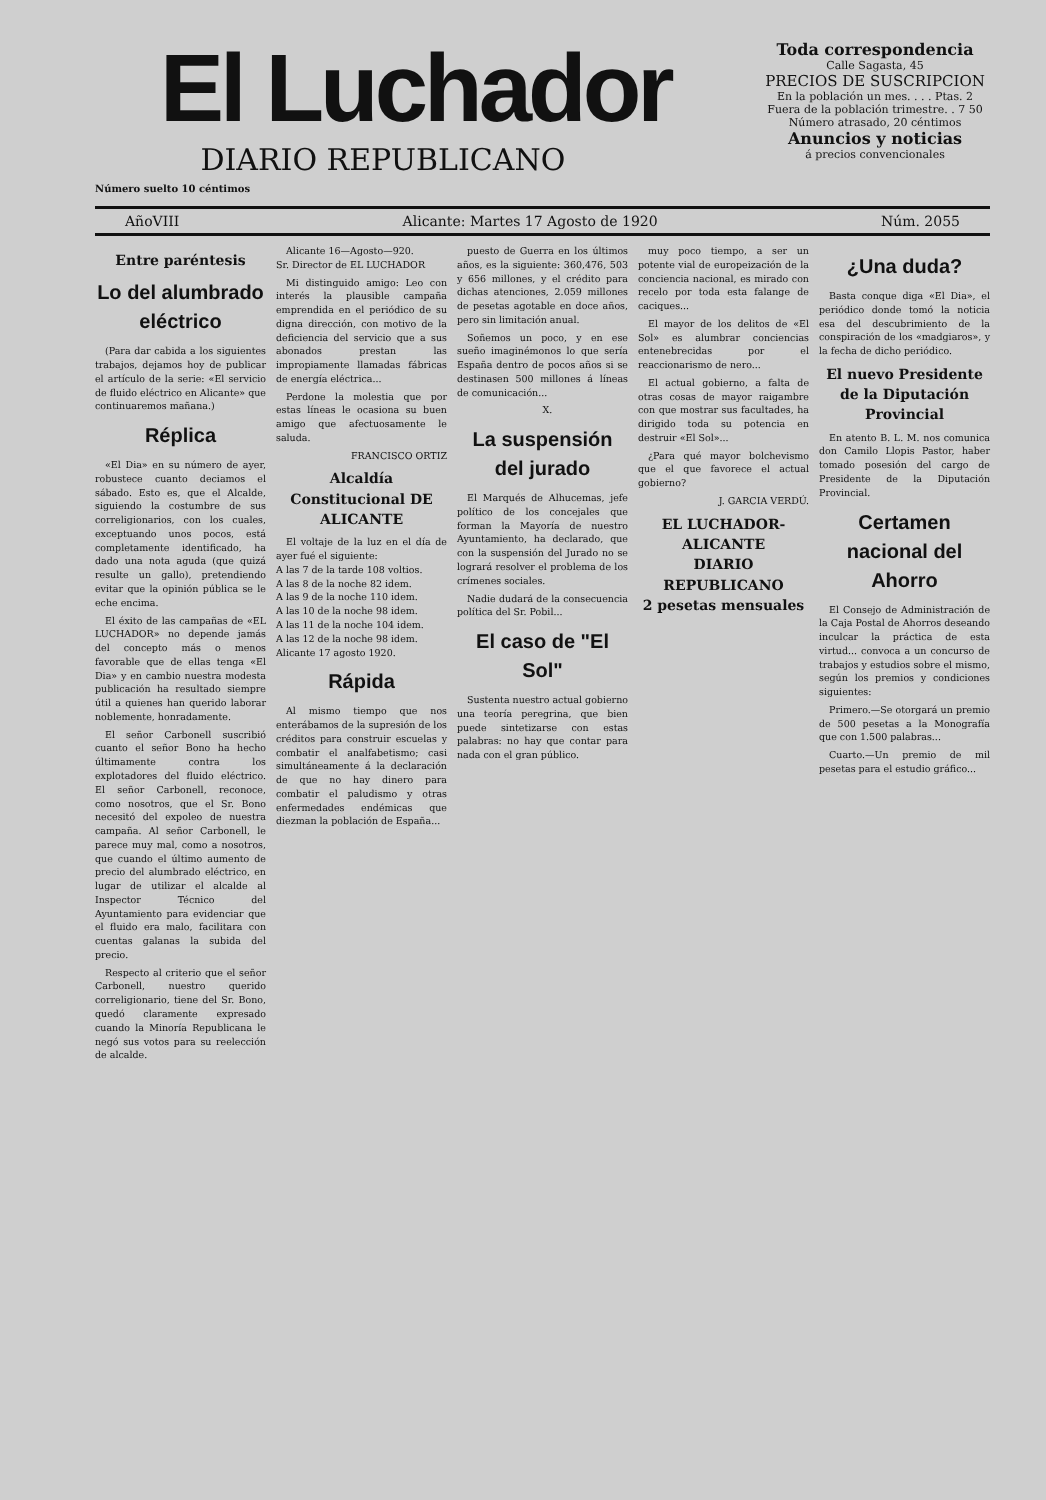El Luchador
DIARIO REPUBLICANO
Número suelto 10 céntimos
Toda correspondencia
Calle Sagasta, 45
PRECIOS DE SUSCRIPCION
En la población un mes. . . . Ptas. 2
Fuera de la población trimestre. . 7 50
Número atrasado, 20 céntimos
Anuncios y noticias
á precios convencionales
AñoVIII Alicante: Martes 17 Agosto de 1920 Núm. 2055
Entre paréntesis
Lo del alumbrado eléctrico
(Para dar cabida a los siguientes trabajos, dejamos hoy de publicar el artículo de la serie: «El servicio de fluido eléctrico en Alicante» que continuaremos mañana.)
Réplica
«El Dia» en su número de ayer, robustece cuanto deciamos el sábado. Esto es, que el Alcalde, siguiendo la costumbre de sus correligionarios, con los cuales, exceptuando unos pocos, está completamente identificado, ha dado una nota aguda (que quizá resulte un gallo), pretendiendo evitar que la opinión pública se le eche encima.
El éxito de las campañas de «EL LUCHADOR» no depende jamás del concepto más o menos favorable que de ellas tenga «El Dia» y en cambio nuestra modesta publicación ha resultado siempre útil a quienes han querido laborar noblemente, honradamente.
El señor Carbonell suscribió cuanto el señor Bono ha hecho últimamente contra los explotadores del fluido eléctrico. El señor Carbonell, reconoce, como nosotros, que el Sr. Bono necesitó del expoleo de nuestra campaña. Al señor Carbonell, le parece muy mal, como a nosotros, que cuando el último aumento de precio del alumbrado eléctrico, en lugar de utilizar el alcalde al Inspector Técnico del Ayuntamiento para evidenciar que el fluido era malo, facilitara con cuentas galanas la subida del precio.
Respecto al criterio que el señor Carbonell, nuestro querido correligionario, tiene del Sr. Bono, quedó claramente expresado cuando la Minoría Republicana le negó sus votos para su reelección de alcalde.
Alicante 16—Agosto—920.
Sr. Director de EL LUCHADOR
Mi distinguido amigo: Leo con interés la plausible campaña emprendida en el periódico de su digna dirección, con motivo de la deficiencia del servicio que a sus abonados prestan las impropiamente llamadas fábricas de energía eléctrica...
Perdone la molestia que por estas líneas le ocasiona su buen amigo que afectuosamente le saluda.
FRANCISCO ORTIZ
Alcaldía Constitucional DE ALICANTE
El voltaje de la luz en el día de ayer fué el siguiente:
A las 7 de la tarde 108 voltios.
A las 8 de la noche 82 idem.
A las 9 de la noche 110 idem.
A las 10 de la noche 98 idem.
A las 11 de la noche 104 idem.
A las 12 de la noche 98 idem.
Alicante 17 agosto 1920.
Rápida
Al mismo tiempo que nos enterábamos de la supresión de los créditos para construir escuelas y combatir el analfabetismo; casi simultáneamente á la declaración de que no hay dinero para combatir el paludismo y otras enfermedades endémicas que diezman la población de España...
puesto de Guerra en los últimos años, es la siguiente: 360,476, 503 y 656 millones, y el crédito para dichas atenciones, 2.059 millones de pesetas agotable en doce años, pero sin limitación anual.
Soñemos un poco, y en ese sueño imaginémonos lo que sería España dentro de pocos años si se destinasen 500 millones á líneas de comunicación...
X.
La suspensión del jurado
El Marqués de Alhucemas, jefe político de los concejales que forman la Mayoría de nuestro Ayuntamiento, ha declarado, que con la suspensión del Jurado no se logrará resolver el problema de los crímenes sociales.
Nadie dudará de la consecuencia política del Sr. Pobil...
El caso de "El Sol"
Sustenta nuestro actual gobierno una teoría peregrina, que bien puede sintetizarse con estas palabras: no hay que contar para nada con el gran público.
muy poco tiempo, a ser un potente vial de europeización de la conciencia nacional, es mirado con recelo por toda esta falange de caciques...
El mayor de los delitos de «El Sol» es alumbrar conciencias entenebrecidas por el reaccionarismo de nero...
El actual gobierno, a falta de otras cosas de mayor raigambre con que mostrar sus facultades, ha dirigido toda su potencia en destruir «El Sol»...
¿Para qué mayor bolchevismo que el que favorece el actual gobierno?
J. GARCIA VERDÚ.
EL LUCHADOR-ALICANTE
DIARIO REPUBLICANO
2 pesetas mensuales
¿Una duda?
Basta conque diga «El Dia», el periódico donde tomó la noticia esa del descubrimiento de la conspiración de los «madgiaros», y la fecha de dicho periódico.
El nuevo Presidente de la Diputación Provincial
En atento B. L. M. nos comunica don Camilo Llopis Pastor, haber tomado posesión del cargo de Presidente de la Diputación Provincial.
Certamen nacional del Ahorro
El Consejo de Administración de la Caja Postal de Ahorros deseando inculcar la práctica de esta virtud... convoca a un concurso de trabajos y estudios sobre el mismo, según los premios y condiciones siguientes:
Primero.—Se otorgará un premio de 500 pesetas a la Monografía que con 1.500 palabras...
Cuarto.—Un premio de mil pesetas para el estudio gráfico...